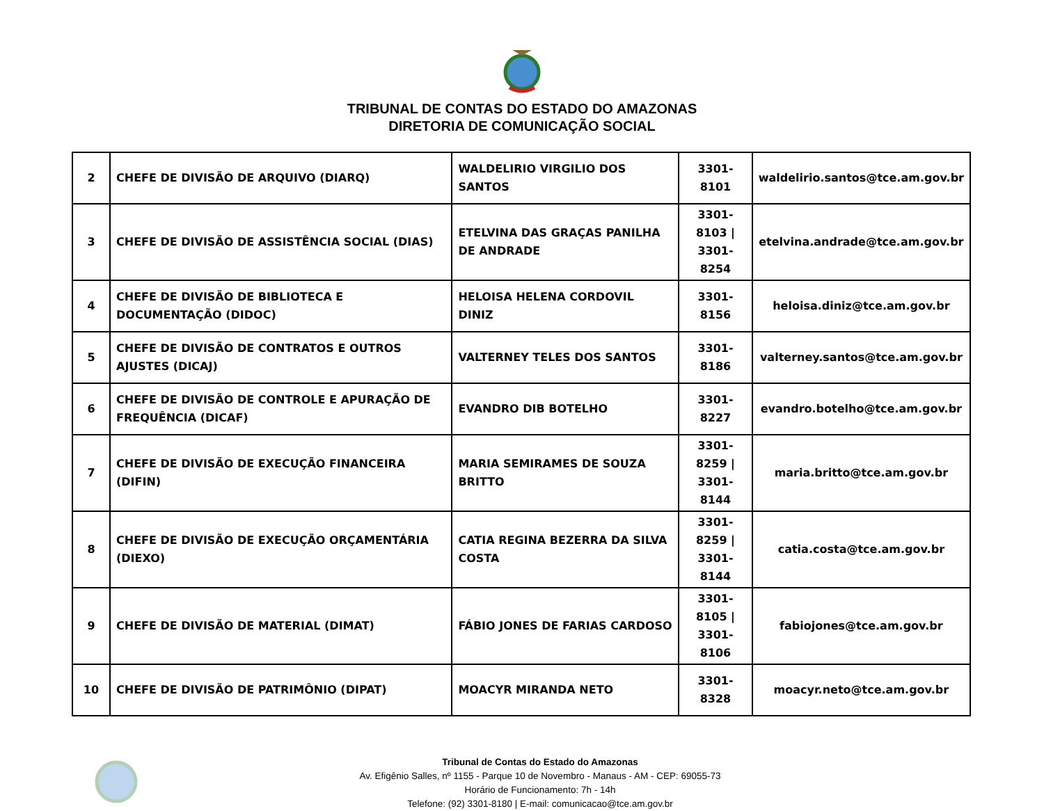TRIBUNAL DE CONTAS DO ESTADO DO AMAZONAS
DIRETORIA DE COMUNICAÇÃO SOCIAL
| 2 | CHEFE DE DIVISÃO DE ARQUIVO (DIARQ) | WALDELIRIO VIRGILIO DOS SANTOS | 3301-8101 | waldelirio.santos@tce.am.gov.br |
| 3 | CHEFE DE DIVISÃO DE ASSISTÊNCIA SOCIAL (DIAS) | ETELVINA DAS GRAÇAS PANILHA DE ANDRADE | 3301-8103 / 3301-8254 | etelvina.andrade@tce.am.gov.br |
| 4 | CHEFE DE DIVISÃO DE BIBLIOTECA E DOCUMENTAÇÃO (DIDOC) | HELOISA HELENA CORDOVIL DINIZ | 3301-8156 | heloisa.diniz@tce.am.gov.br |
| 5 | CHEFE DE DIVISÃO DE CONTRATOS E OUTROS AJUSTES (DICAJ) | VALTERNEY TELES DOS SANTOS | 3301-8186 | valterney.santos@tce.am.gov.br |
| 6 | CHEFE DE DIVISÃO DE CONTROLE E APURAÇÃO DE FREQUÊNCIA (DICAF) | EVANDRO DIB BOTELHO | 3301-8227 | evandro.botelho@tce.am.gov.br |
| 7 | CHEFE DE DIVISÃO DE EXECUÇÃO FINANCEIRA (DIFIN) | MARIA SEMIRAMES DE SOUZA BRITTO | 3301-8259 / 3301-8144 | maria.britto@tce.am.gov.br |
| 8 | CHEFE DE DIVISÃO DE EXECUÇÃO ORÇAMENTÁRIA (DIEXO) | CATIA REGINA BEZERRA DA SILVA COSTA | 3301-8259 / 3301-8144 | catia.costa@tce.am.gov.br |
| 9 | CHEFE DE DIVISÃO DE MATERIAL (DIMAT) | FÁBIO JONES DE FARIAS CARDOSO | 3301-8105 / 3301-8106 | fabiojones@tce.am.gov.br |
| 10 | CHEFE DE DIVISÃO DE PATRIMÔNIO (DIPAT) | MOACYR MIRANDA NETO | 3301-8328 | moacyr.neto@tce.am.gov.br |
Tribunal de Contas do Estado do Amazonas
Av. Efigênio Salles, nº 1155 - Parque 10 de Novembro - Manaus - AM - CEP: 69055-73
Horário de Funcionamento: 7h - 14h
Telefone: (92) 3301-8180 | E-mail: comunicacao@tce.am.gov.br